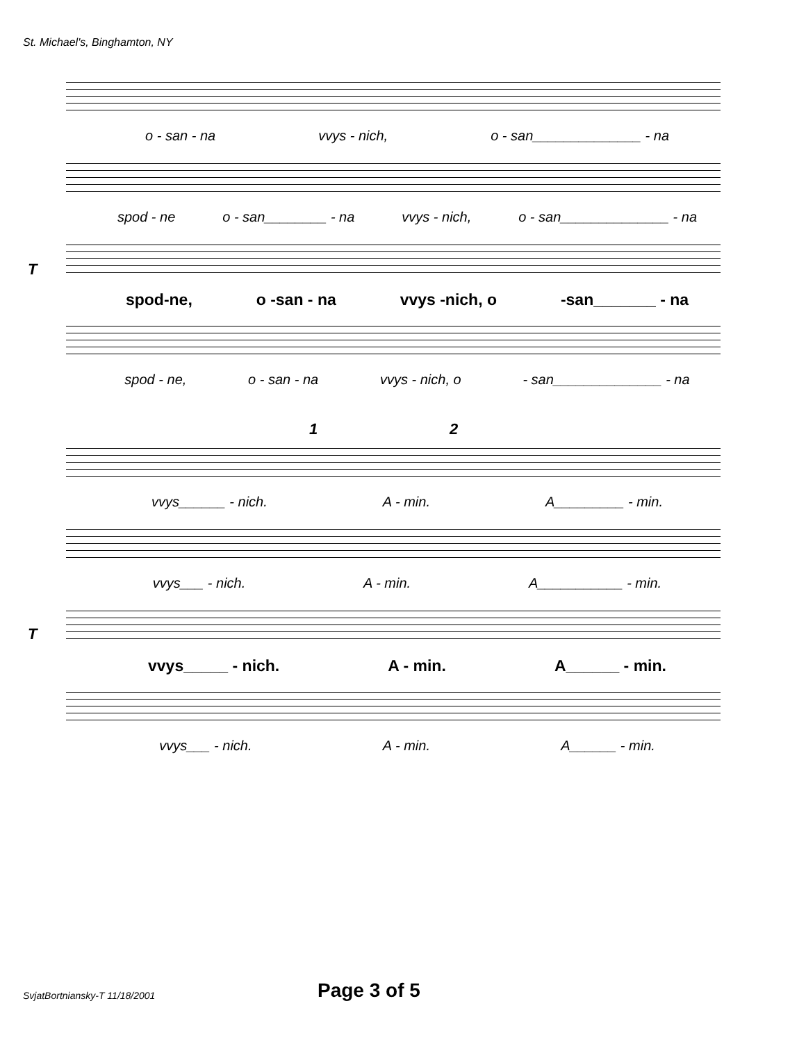St. Michael's, Binghamton, NY
o - san - na vvys - nich, o - san______________ - na
spod - ne o - san________ - na vvys - nich, o - san______________ - na
spod-ne, o -san - na vvys -nich, o -san_______ - na
spod - ne, o - san - na vvys - nich, o - san______________ - na
T
1 2
vvys______ - nich. A - min. A_________ - min.
vvys___ - nich. A - min. A___________ - min.
vvys_____ - nich. A - min. A______ - min.
vvys___ - nich. A - min. A______ - min.
T
SvjatBortniansky-T 11/18/2001 Page 3 of 5